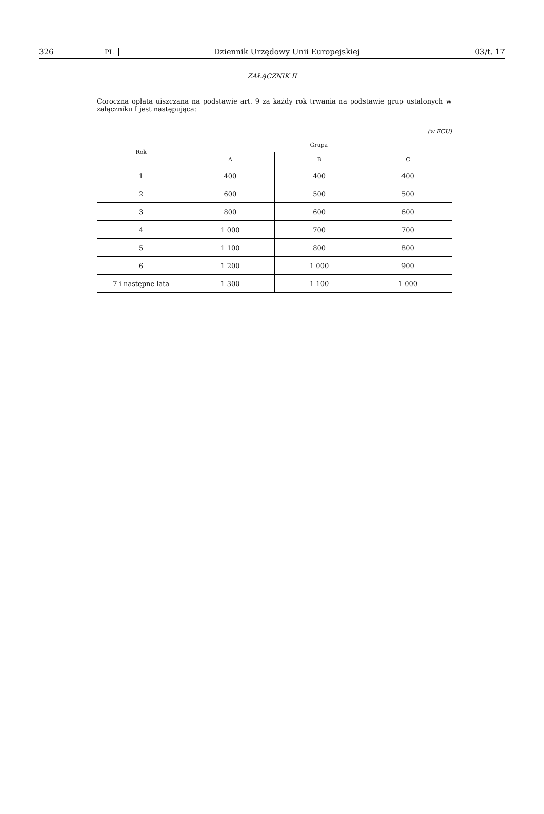326 PL Dziennik Urzędowy Unii Europejskiej 03/t. 17
ZAŁĄCZNIK II
Coroczna opłata uiszczana na podstawie art. 9 za każdy rok trwania na podstawie grup ustalonych w załączniku I jest następująca:
(w ECU)
| Rok | Grupa | | |
| --- | --- | --- | --- |
| | A | B | C |
| 1 | 400 | 400 | 400 |
| 2 | 600 | 500 | 500 |
| 3 | 800 | 600 | 600 |
| 4 | 1 000 | 700 | 700 |
| 5 | 1 100 | 800 | 800 |
| 6 | 1 200 | 1 000 | 900 |
| 7 i następne lata | 1 300 | 1 100 | 1 000 |